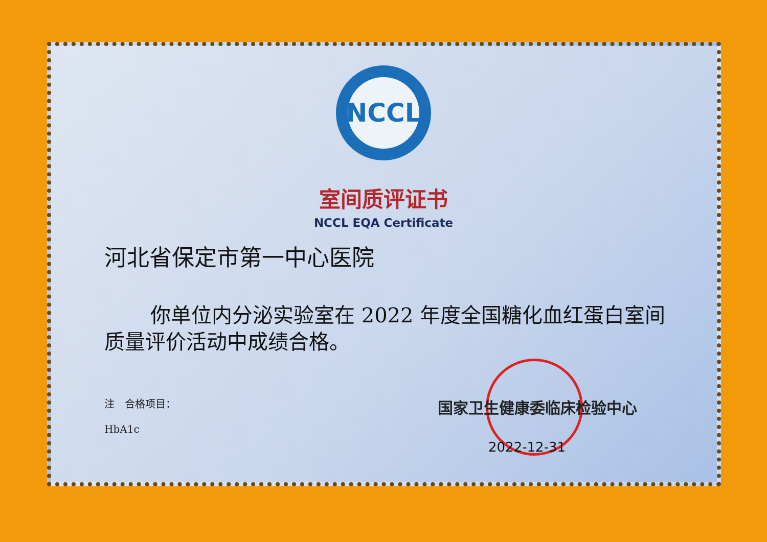NCCL
室间质评证书
NCCL EQA Certificate
河北省保定市第一中心医院
你单位内分泌实验室在 2022 年度全国糖化血红蛋白室间质量评价活动中成绩合格。
注　合格项目：
HbA1c
国家卫生健康委临床检验中心
2022-12-31